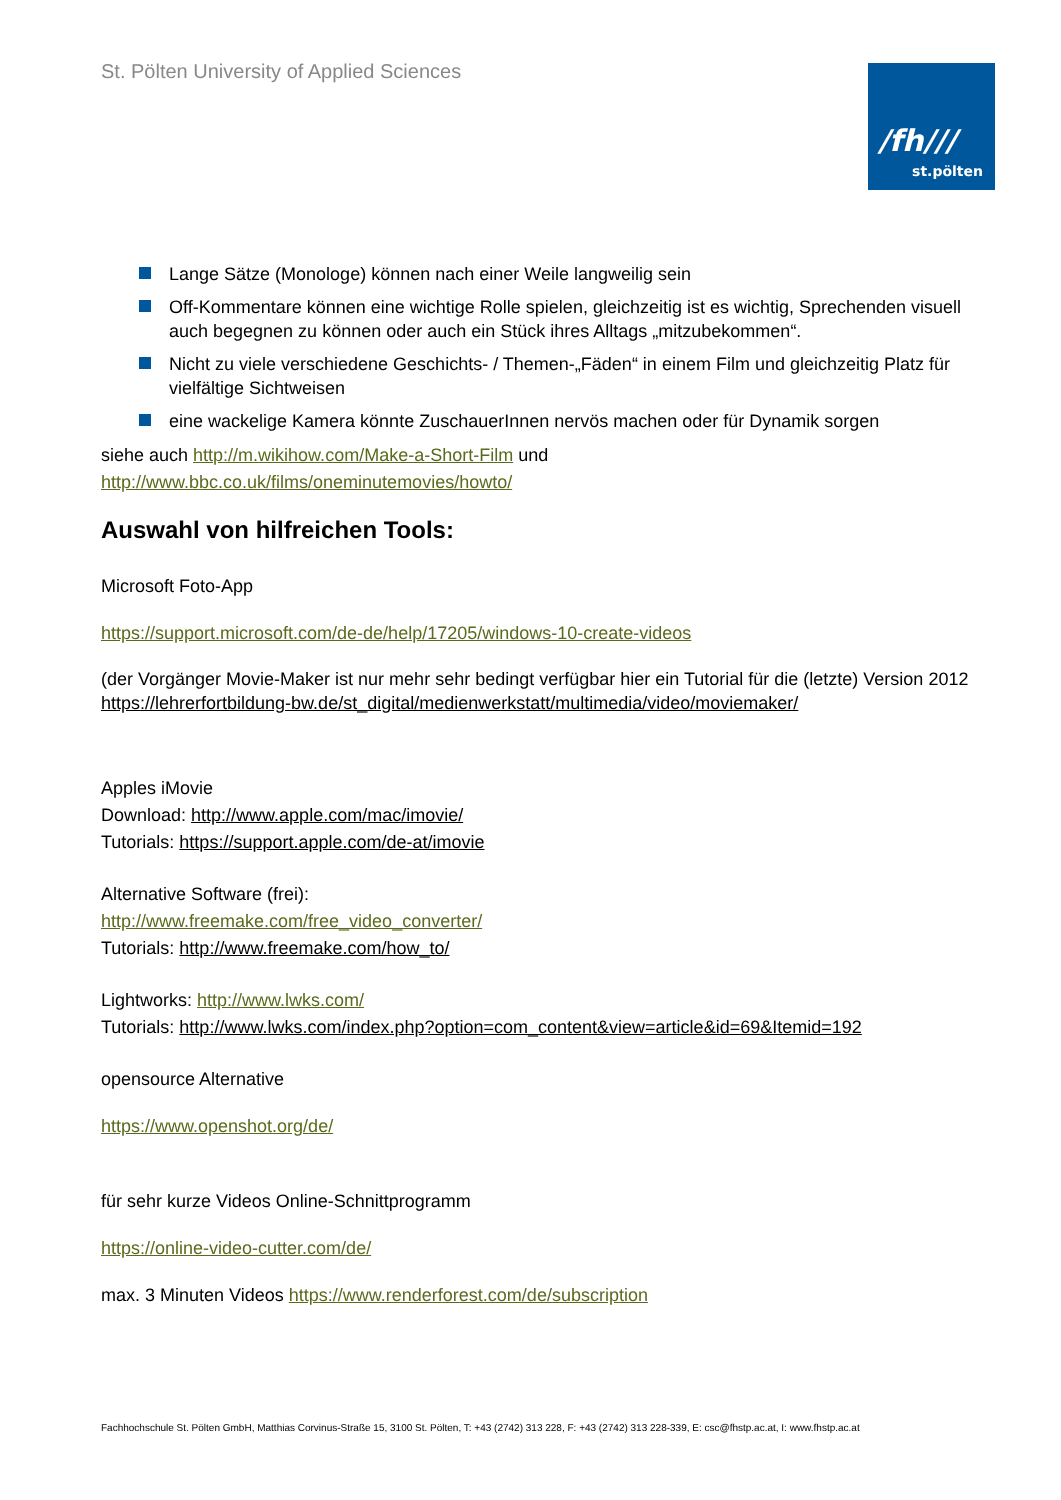St. Pölten University of Applied Sciences
/fh///
st.pölten
Lange Sätze (Monologe) können nach einer Weile langweilig sein
Off-Kommentare können eine wichtige Rolle spielen, gleichzeitig ist es wichtig, Sprechenden visuell auch begegnen zu können oder auch ein Stück ihres Alltags „mitzubekommen“.
Nicht zu viele verschiedene Geschichts- / Themen-„Fäden“ in einem Film und gleichzeitig Platz für vielfältige Sichtweisen
eine wackelige Kamera könnte ZuschauerInnen nervös machen oder für Dynamik sorgen
siehe auch http://m.wikihow.com/Make-a-Short-Film und
http://www.bbc.co.uk/films/oneminutemovies/howto/
Auswahl von hilfreichen Tools:
Microsoft Foto-App
https://support.microsoft.com/de-de/help/17205/windows-10-create-videos
(der Vorgänger Movie-Maker ist nur mehr sehr bedingt verfügbar hier ein Tutorial für die (letzte) Version 2012 https://lehrerfortbildung-bw.de/st_digital/medienwerkstatt/multimedia/video/moviemaker/
Apples iMovie
Download: http://www.apple.com/mac/imovie/
Tutorials: https://support.apple.com/de-at/imovie
Alternative Software (frei):
http://www.freemake.com/free_video_converter/
Tutorials: http://www.freemake.com/how_to/
Lightworks: http://www.lwks.com/
Tutorials: http://www.lwks.com/index.php?option=com_content&view=article&id=69&Itemid=192
opensource Alternative
https://www.openshot.org/de/
für sehr kurze Videos Online-Schnittprogramm
https://online-video-cutter.com/de/
max. 3 Minuten Videos https://www.renderforest.com/de/subscription
Fachhochschule St. Pölten GmbH, Matthias Corvinus-Straße 15, 3100 St. Pölten, T: +43 (2742) 313 228, F: +43 (2742) 313 228-339, E: csc@fhstp.ac.at, I: www.fhstp.ac.at